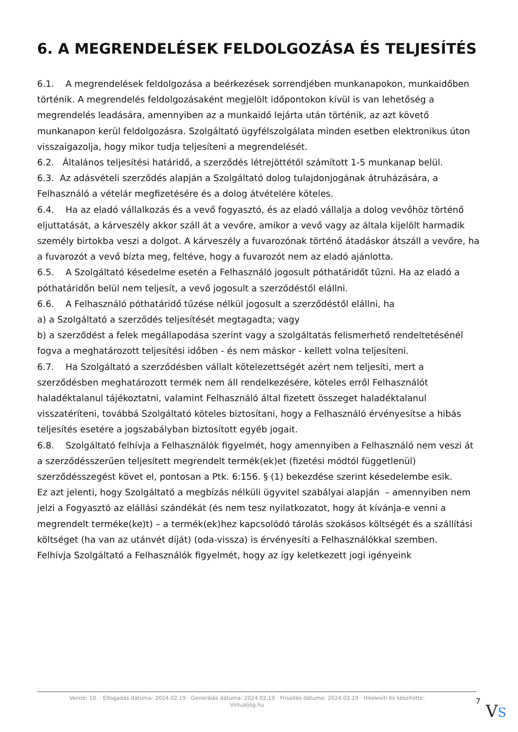6. A MEGRENDELÉSEK FELDOLGOZÁSA ÉS TELJESÍTÉS
6.1. A megrendelések feldolgozása a beérkezések sorrendjében munkanapokon, munkaidőben történik. A megrendelés feldolgozásaként megjelölt időpontokon kívül is van lehetőség a megrendelés leadására, amennyiben az a munkaidő lejárta után történik, az azt követő munkanapon kerül feldolgozásra. Szolgáltató ügyfélszolgálata minden esetben elektronikus úton visszaigazolja, hogy mikor tudja teljesíteni a megrendelését.
6.2. Általános teljesítési határidő, a szerződés létrejöttétől számított 1-5 munkanap belül.
6.3. Az adásvételi szerződés alapján a Szolgáltató dolog tulajdonjogának átruházására, a Felhasználó a vételár megfizetésére és a dolog átvételére köteles.
6.4. Ha az eladó vállalkozás és a vevő fogyasztó, és az eladó vállalja a dolog vevőhöz történő eljuttatását, a kárveszély akkor száll át a vevőre, amikor a vevő vagy az általa kijelölt harmadik személy birtokba veszi a dolgot. A kárveszély a fuvarozónak történő átadáskor átszáll a vevőre, ha a fuvarozót a vevő bízta meg, feltéve, hogy a fuvarozót nem az eladó ajánlotta.
6.5. A Szolgáltató késedelme esetén a Felhasználó jogosult póthatáridőt tűzni. Ha az eladó a póthatáridőn belül nem teljesít, a vevő jogosult a szerződéstől elállni.
6.6. A Felhasználó póthatáridő tűzése nélkül jogosult a szerződéstől elállni, ha
a) a Szolgáltató a szerződés teljesítését megtagadta; vagy
b) a szerződést a felek megállapodása szerint vagy a szolgáltatás felismerhető rendeltetésénél fogva a meghatározott teljesítési időben - és nem máskor - kellett volna teljesíteni.
6.7. Ha Szolgáltató a szerződésben vállalt kötelezettségét azért nem teljesíti, mert a szerződésben meghatározott termék nem áll rendelkezésére, köteles erről Felhasználót haladéktalanul tájékoztatni, valamint Felhasználó által fizetett összeget haladéktalanul visszatéríteni, továbbá Szolgáltató köteles biztosítani, hogy a Felhasználó érvényesítse a hibás teljesítés esetére a jogszabályban biztosított egyéb jogait.
6.8. Szolgáltató felhívja a Felhasználók figyelmét, hogy amennyiben a Felhasználó nem veszi át a szerződésszerűen teljesített megrendelt termék(ek)et (fizetési módtól függetlenül) szerződésszegést követ el, pontosan a Ptk. 6:156. § (1) bekezdése szerint késedelembe esik.
Ez azt jelenti, hogy Szolgáltató a megbízás nélküli ügyvitel szabályai alapján – amennyiben nem jelzi a Fogyasztó az elállási szándékát (és nem tesz nyilatkozatot, hogy át kívánja-e venni a megrendelt terméke(ke)t) – a termék(ek)hez kapcsolódó tárolás szokásos költségét és a szállítási költséget (ha van az utánvét díját) (oda-vissza) is érvényesíti a Felhasználókkal szemben.
Felhívja Szolgáltató a Felhasználók figyelmét, hogy az így keletkezett jogi igényeink
Verzió: 10. · Elfogadás dátuma: 2024.02.19 · Generálás dátuma: 2024.02.19 · Frissítés dátuma: 2024.02.19 · Hitelesíti és készítette: Virtualjog.hu
7
VS